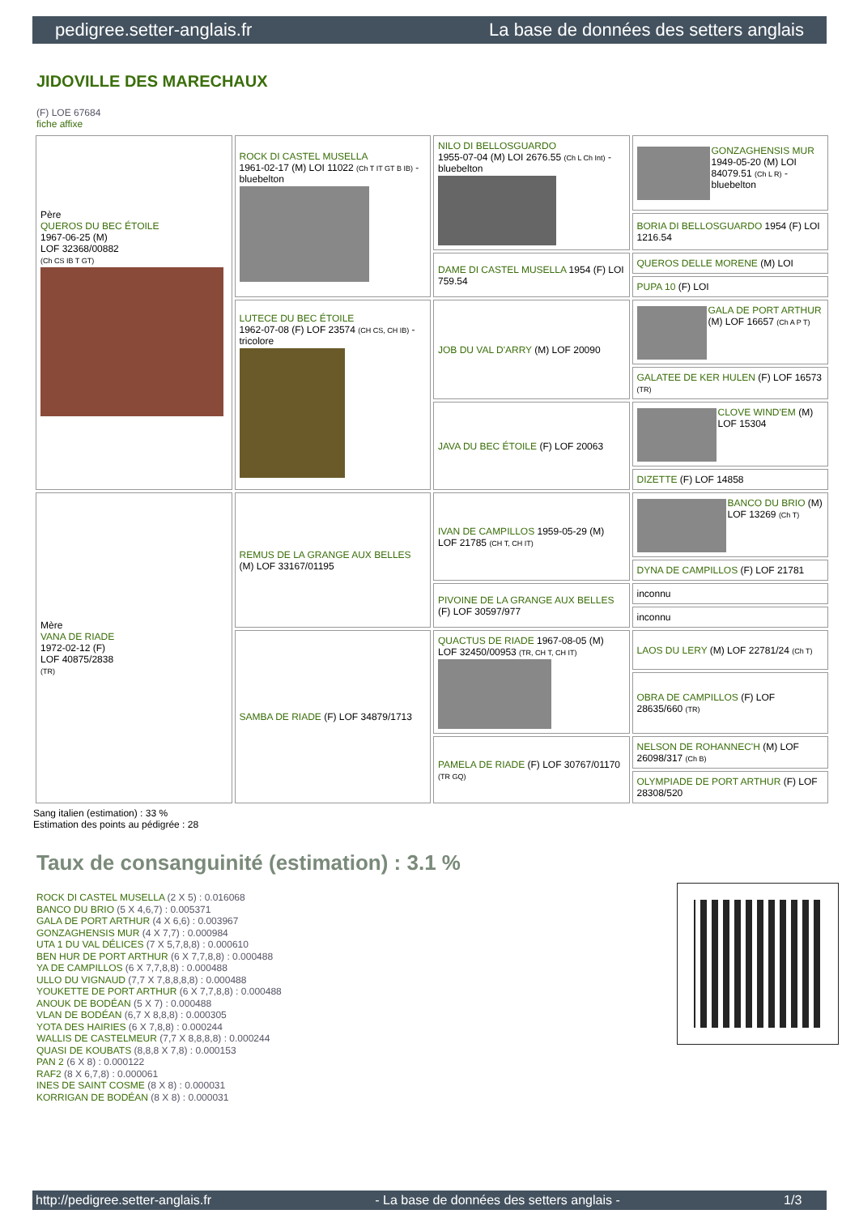pedigree.setter-anglais.fr La base de données des setters anglais
JIDOVILLE DES MARECHAUX
(F) LOE 67684
fiche affixe
| Père QUEROS DU BEC ÉTOILE 1967-06-25 (M) LOF 32368/00882 (Ch CS IB T GT) | ROCK DI CASTEL MUSELLA 1961-02-17 (M) LOI 11022 (Ch T IT GT B IB) - bluebelton | NILO DI BELLOSGUARDO 1955-07-04 (M) LOI 2676.55 (Ch L Ch Int) - bluebelton | GONZAGHENSIS MUR 1949-05-20 (M) LOI 84079.51 (Ch L R) - bluebelton |
| | | | BORIA DI BELLOSGUARDO 1954 (F) LOI 1216.54 |
| | | DAME DI CASTEL MUSELLA 1954 (F) LOI 759.54 | QUEROS DELLE MORENE (M) LOI |
| | | | PUPA 10 (F) LOI |
| | LUTECE DU BEC ÉTOILE 1962-07-08 (F) LOF 23574 (CH CS, CH IB) - tricolore | JOB DU VAL D'ARRY (M) LOF 20090 | GALA DE PORT ARTHUR (M) LOF 16657 (Ch A P T) |
| | | | GALATEE DE KER HULEN (F) LOF 16573 (TR) |
| | | JAVA DU BEC ÉTOILE (F) LOF 20063 | CLOVE WIND'EM (M) LOF 15304 |
| | | | DIZETTE (F) LOF 14858 |
| Mère VANA DE RIADE 1972-02-12 (F) LOF 40875/2838 (TR) | REMUS DE LA GRANGE AUX BELLES (M) LOF 33167/01195 | IVAN DE CAMPILLOS 1959-05-29 (M) LOF 21785 (CH T, CH IT) | BANCO DU BRIO (M) LOF 13269 (Ch T) |
| | | | DYNA DE CAMPILLOS (F) LOF 21781 |
| | | PIVOINE DE LA GRANGE AUX BELLES (F) LOF 30597/977 | inconnu |
| | | | inconnu |
| | SAMBA DE RIADE (F) LOF 34879/1713 | QUACTUS DE RIADE 1967-08-05 (M) LOF 32450/00953 (TR, CH T, CH IT) | LAOS DU LERY (M) LOF 22781/24 (Ch T) |
| | | | OBRA DE CAMPILLOS (F) LOF 28635/660 (TR) |
| | | PAMELA DE RIADE (F) LOF 30767/01170 (TR GQ) | NELSON DE ROHANNEC'H (M) LOF 26098/317 (Ch B) |
| | | | OLYMPIADE DE PORT ARTHUR (F) LOF 28308/520 |
Sang italien (estimation) : 33 %
Estimation des points au pédigrée : 28
Taux de consanguinité (estimation) : 3.1 %
ROCK DI CASTEL MUSELLA (2 X 5) : 0.016068
BANCO DU BRIO (5 X 4,6,7) : 0.005371
GALA DE PORT ARTHUR (4 X 6,6) : 0.003967
GONZAGHENSIS MUR (4 X 7,7) : 0.000984
UTA 1 DU VAL DÉLICES (7 X 5,7,8,8) : 0.000610
BEN HUR DE PORT ARTHUR (6 X 7,7,8,8) : 0.000488
YA DE CAMPILLOS (6 X 7,7,8,8) : 0.000488
ULLO DU VIGNAUD (7,7 X 7,8,8,8,8) : 0.000488
YOUKETTE DE PORT ARTHUR (6 X 7,7,8,8) : 0.000488
ANOUK DE BODÉAN (5 X 7) : 0.000488
VLAN DE BODÉAN (6,7 X 8,8,8) : 0.000305
YOTA DES HAIRIES (6 X 7,8,8) : 0.000244
WALLIS DE CASTELMEUR (7,7 X 8,8,8,8) : 0.000244
QUASI DE KOUBATS (8,8,8 X 7,8) : 0.000153
PAN 2 (6 X 8) : 0.000122
RAF2 (8 X 6,7,8) : 0.000061
INES DE SAINT COSME (8 X 8) : 0.000031
KORRIGAN DE BODÉAN (8 X 8) : 0.000031
http://pedigree.setter-anglais.fr - La base de données des setters anglais - 1/3